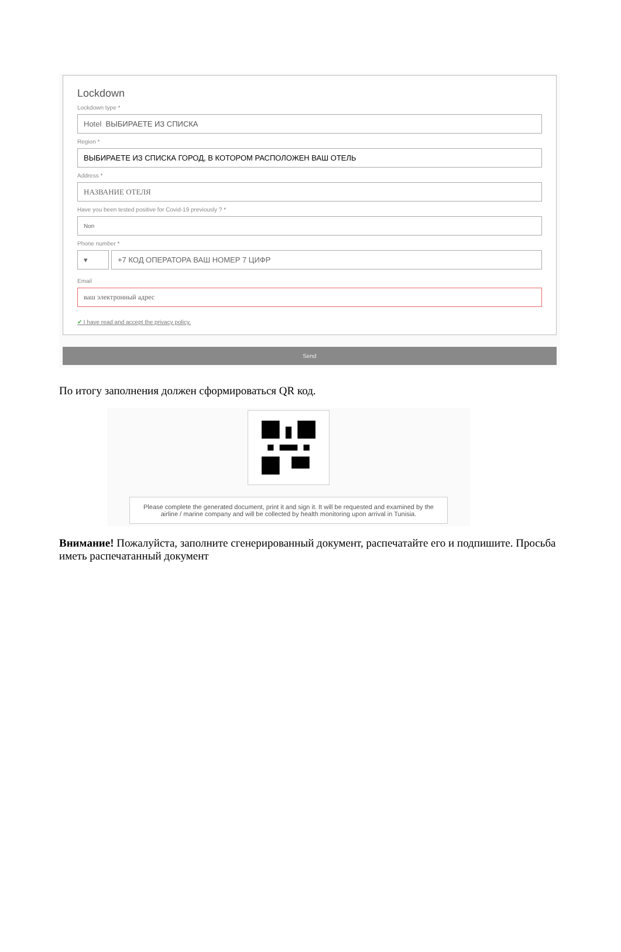Lockdown
Lockdown type *
Hotel ВЫБИРАЕТЕ ИЗ СПИСКА
Region *
ВЫБИРАЕТЕ ИЗ СПИСКА ГОРОД, В КОТОРОМ РАСПОЛОЖЕН ВАШ ОТЕЛЬ
Address *
НАЗВАНИЕ ОТЕЛЯ
Have you been tested positive for Covid-19 previously ? *
Non
Phone number *
▾ +7 КОД ОПЕРАТОРА ВАШ НОМЕР 7 ЦИФР
Email
ваш электронный адрес
✔ I have read and accept the privacy policy.
Send
По итогу заполнения должен сформироваться QR код.
Please complete the generated document, print it and sign it. It will be requested and examined by the airline / marine company and will be collected by health monitoring upon arrival in Tunisia.
Внимание! Пожалуйста, заполните сгенерированный документ, распечатайте его и подпишите. Просьба иметь распечатанный документ